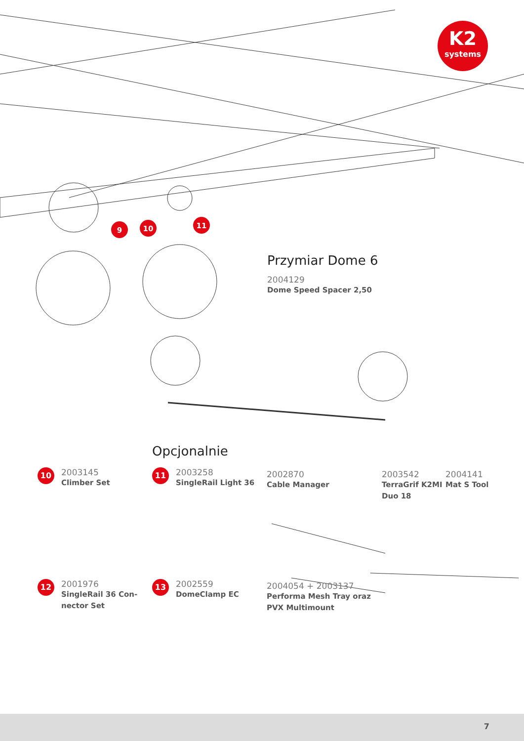9
10
11
K2
systems
Przymiar Dome 6
2004129
Dome Speed Spacer 2,50
Opcjonalnie
10
2003145
Climber Set
11
2003258
SingleRail Light 36
2002870
Cable Manager
2003542
TerraGrif K2MI
Duo 18
2004141
Mat S Tool
12
2001976
SingleRail 36 Con-
nector Set
13
2002559
DomeClamp EC
2004054 + 2003137
Performa Mesh Tray oraz
PVX Multimount
7